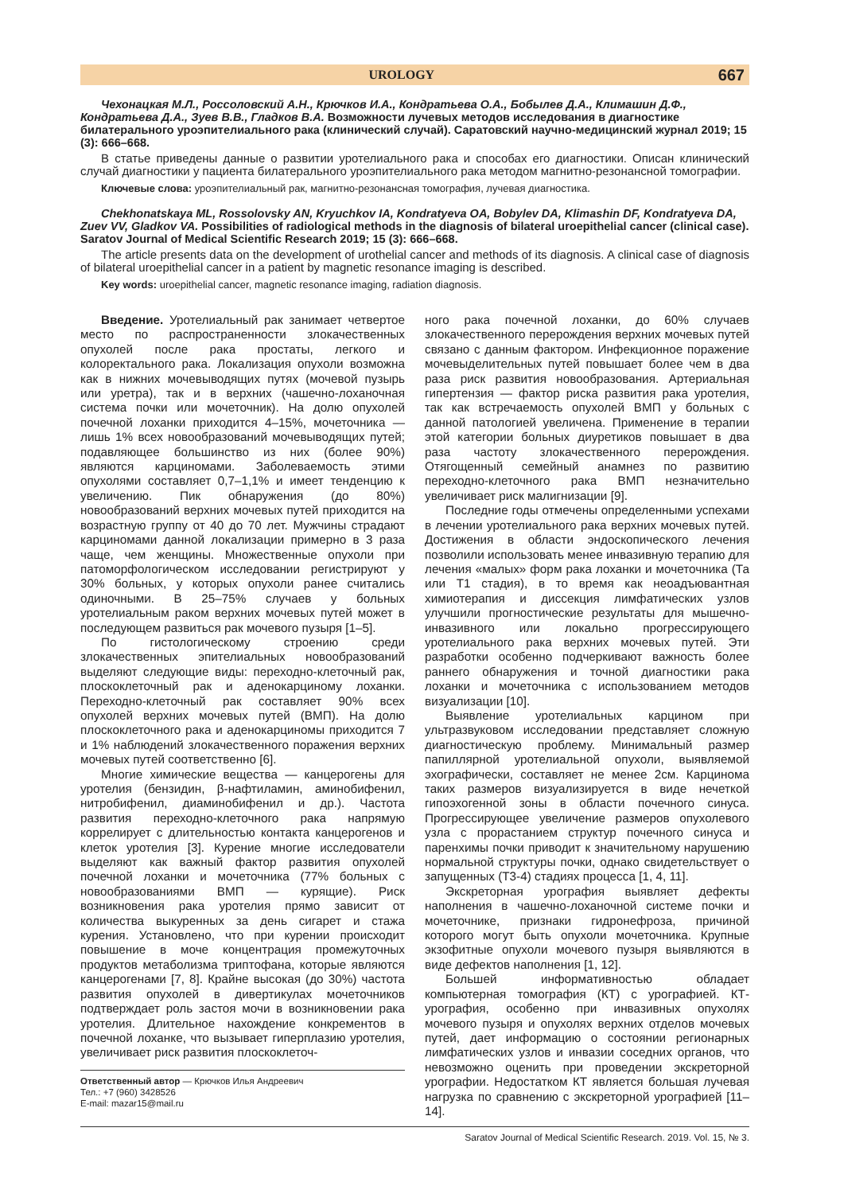UROLOGY 667
Чехонацкая М.Л., Россоловский А.Н., Крючков И.А., Кондратьева О.А., Бобылев Д.А., Климашин Д.Ф., Кондратьева Д.А., Зуев В.В., Гладков В.А. Возможности лучевых методов исследования в диагностике билатерального уроэпителиального рака (клинический случай). Саратовский научно-медицинский журнал 2019; 15 (3): 666–668.
В статье приведены данные о развитии уротелиального рака и способах его диагностики. Описан клинический случай диагностики у пациента билатерального уроэпителиального рака методом магнитно-резонансной томографии.
Ключевые слова: уроэпителиальный рак, магнитно-резонансная томография, лучевая диагностика.
Chekhonatskaya ML, Rossolovsky AN, Kryuchkov IA, Kondratyeva OA, Bobylev DA, Klimashin DF, Kondratyeva DA, Zuev VV, Gladkov VA. Possibilities of radiological methods in the diagnosis of bilateral uroepithelial cancer (clinical case). Saratov Journal of Medical Scientific Research 2019; 15 (3): 666–668.
The article presents data on the development of urothelial cancer and methods of its diagnosis. A clinical case of diagnosis of bilateral uroepithelial cancer in a patient by magnetic resonance imaging is described.
Key words: uroepithelial cancer, magnetic resonance imaging, radiation diagnosis.
Введение. Уротелиальный рак занимает четвертое место по распространенности злокачественных опухолей после рака простаты, легкого и колоректального рака. Локализация опухоли возможна как в нижних мочевыводящих путях (мочевой пузырь или уретра), так и в верхних (чашечно-лоханочная система почки или мочеточник). На долю опухолей почечной лоханки приходится 4–15%, мочеточника — лишь 1% всех новообразований мочевыводящих путей; подавляющее большинство из них (более 90%) являются карциномами. Заболеваемость этими опухолями составляет 0,7–1,1% и имеет тенденцию к увеличению. Пик обнаружения (до 80%) новообразований верхних мочевых путей приходится на возрастную группу от 40 до 70 лет. Мужчины страдают карциномами данной локализации примерно в 3 раза чаще, чем женщины. Множественные опухоли при патоморфологическом исследовании регистрируют у 30% больных, у которых опухоли ранее считались одиночными. В 25–75% случаев у больных уротелиальным раком верхних мочевых путей может в последующем развиться рак мочевого пузыря [1–5].
По гистологическому строению среди злокачественных эпителиальных новообразований выделяют следующие виды: переходно-клеточный рак, плоскоклеточный рак и аденокарциному лоханки. Переходно-клеточный рак составляет 90% всех опухолей верхних мочевых путей (ВМП). На долю плоскоклеточного рака и аденокарциномы приходится 7 и 1% наблюдений злокачественного поражения верхних мочевых путей соответственно [6].
Многие химические вещества — канцерогены для уротелия (бензидин, β-нафтиламин, аминобифенил, нитробифенил, диаминобифенил и др.). Частота развития переходно-клеточного рака напрямую коррелирует с длительностью контакта канцерогенов и клеток уротелия [3]. Курение многие исследователи выделяют как важный фактор развития опухолей почечной лоханки и мочеточника (77% больных с новообразованиями ВМП — курящие). Риск возникновения рака уротелия прямо зависит от количества выкуренных за день сигарет и стажа курения. Установлено, что при курении происходит повышение в моче концентрация промежуточных продуктов метаболизма триптофана, которые являются канцерогенами [7, 8]. Крайне высокая (до 30%) частота развития опухолей в дивертикулах мочеточников подтверждает роль застоя мочи в возникновении рака уротелия. Длительное нахождение конкрементов в почечной лоханке, что вызывает гиперплазию уротелия, увеличивает риск развития плоскоклеточ-
Ответственный автор — Крючков Илья Андреевич
Тел.: +7 (960) 3428526
E-mail: mazar15@mail.ru
ного рака почечной лоханки, до 60% случаев злокачественного перерождения верхних мочевых путей связано с данным фактором. Инфекционное поражение мочевыделительных путей повышает более чем в два раза риск развития новообразования. Артериальная гипертензия — фактор риска развития рака уротелия, так как встречаемость опухолей ВМП у больных с данной патологией увеличена. Применение в терапии этой категории больных диуретиков повышает в два раза частоту злокачественного перерождения. Отягощенный семейный анамнез по развитию переходно-клеточного рака ВМП незначительно увеличивает риск малигнизации [9].
Последние годы отмечены определенными успехами в лечении уротелиального рака верхних мочевых путей. Достижения в области эндоскопического лечения позволили использовать менее инвазивную терапию для лечения «малых» форм рака лоханки и мочеточника (Та или Т1 стадия), в то время как неоадъювантная химиотерапия и диссекция лимфатических узлов улучшили прогностические результаты для мышечно-инвазивного или локально прогрессирующего уротелиального рака верхних мочевых путей. Эти разработки особенно подчеркивают важность более раннего обнаружения и точной диагностики рака лоханки и мочеточника с использованием методов визуализации [10].
Выявление уротелиальных карцином при ультразвуковом исследовании представляет сложную диагностическую проблему. Минимальный размер папиллярной уротелиальной опухоли, выявляемой эхографически, составляет не менее 2см. Карцинома таких размеров визуализируется в виде нечеткой гипоэхогенной зоны в области почечного синуса. Прогрессирующее увеличение размеров опухолевого узла с прорастанием структур почечного синуса и паренхимы почки приводит к значительному нарушению нормальной структуры почки, однако свидетельствует о запущенных (Т3-4) стадиях процесса [1, 4, 11].
Экскреторная урография выявляет дефекты наполнения в чашечно-лоханочной системе почки и мочеточнике, признаки гидронефроза, причиной которого могут быть опухоли мочеточника. Крупные экзофитные опухоли мочевого пузыря выявляются в виде дефектов наполнения [1, 12].
Большей информативностью обладает компьютерная томография (КТ) с урографией. КТ-урография, особенно при инвазивных опухолях мочевого пузыря и опухолях верхних отделов мочевых путей, дает информацию о состоянии регионарных лимфатических узлов и инвазии соседних органов, что невозможно оценить при проведении экскреторной урографии. Недостатком КТ является большая лучевая нагрузка по сравнению с экскреторной урографией [11–14].
Saratov Journal of Medical Scientific Research. 2019. Vol. 15, № 3.